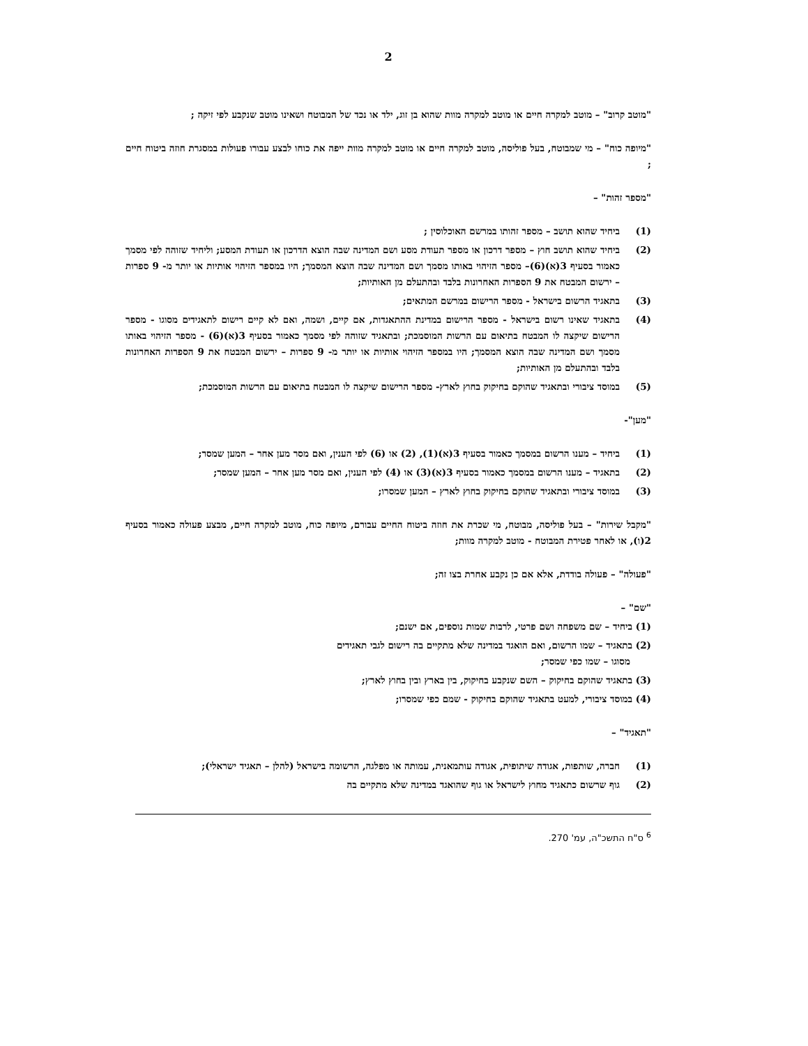2
"מוטב קרוב" – מוטב למקרה חיים או מוטב למקרה מוות שהוא בן זוג, ילד או נכד של המבוטח ושאינו מוטב שנקבע לפי זיקה ;
"מיופה כוח" – מי שמבוטח, בעל פוליסה, מוטב למקרה חיים או מוטב למקרה מוות ייפה את כוחו לבצע עבורו פעולות במסגרת חוזה ביטוח חיים ;
"מספר זהות" –
(1) ביחיד שהוא תושב – מספר זהותו במרשם האוכלוסין ;
(2) ביחיד שהוא תושב חוץ – מספר דרכון או מספר תעודת מסע ושם המדינה שבה הוצא הדרכון או תעודת המסע; וליחיד שזוהה לפי מסמך כאמור בסעיף 3(א)(6)– מספר הזיהוי באותו מסמך ושם המדינה שבה הוצא המסמך; היו במספר הזיהוי אותיות או יותר מ- 9 ספרות – ירשום המבטח את 9 הספרות האחרונות בלבד ובהתעלם מן האותיות;
(3) בתאגיד הרשום בישראל - מספר הרישום במרשם המתאים;
(4) בתאגיד שאינו רשום בישראל - מספר הרישום במדינת ההתאגדות, אם קיים, ושמה, ואם לא קיים רישום לתאגידים מסוגו - מספר הרישום שיקצה לו המבטח בתיאום עם הרשות המוסמכת; ובתאגיד שזוהה לפי מסמך כאמור בסעיף 3(א)(6) - מספר הזיהוי באותו מסמך ושם המדינה שבה הוצא המסמך; היו במספר הזיהוי אותיות או יותר מ- 9 ספרות – ירשום המבטח את 9 הספרות האחרונות בלבד ובהתעלם מן האותיות;
(5) במוסד ציבורי ובתאגיד שהוקם בחיקוק בחוץ לארץ- מספר הרישום שיקצה לו המבטח בתיאום עם הרשות המוסמכת;
"מען"-
(1) ביחיד – מענו הרשום במסמך כאמור בסעיף 3(א)(1), (2) או (6) לפי הענין, ואם מסר מען אחר – המען שמסר;
(2) בתאגיד – מענו הרשום במסמך כאמור בסעיף 3(א)(3) או (4) לפי הענין, ואם מסר מען אחר – המען שמסר;
(3) במוסד ציבורי ובתאגיד שהוקם בחיקוק בחוץ לארץ – המען שמסרו;
"מקבל שירות" – בעל פוליסה, מבוטח, מי שכרת את חוזה ביטוח החיים עבורם, מיופה כוח, מוטב למקרה חיים, מבצע פעולה כאמור בסעיף 2(ו), או לאחר פטירת המבוטח - מוטב למקרה מוות;
"פעולה" – פעולה בודדת, אלא אם כן נקבע אחרת בצו זה;
"שם" –
(1) ביחיד – שם משפחה ושם פרטי, לרבות שמות נוספים, אם ישנם;
(2) בתאגיד – שמו הרשום, ואם הואגד במדינה שלא מתקיים בה רישום לגבי תאגידים
מסוגו – שמו כפי שמסר;
(3) בתאגיד שהוקם בחיקוק – השם שנקבע בחיקוק, בין בארץ ובין בחוץ לארץ;
(4) במוסד ציבורי, למעט בתאגיד שהוקם בחיקוק - שמם כפי שמסרו;
"תאגיד" –
(1) חברה, שותפות, אגודה שיתופית, אגודה עותמאנית, עמותה או מפלגה, הרשומה בישראל (להלן – תאגיד ישראלי);
(2) גוף שרשום כתאגיד מחוץ לישראל או גוף שהואגד במדינה שלא מתקיים בה
<sup>6</sup> ס"ח התשכ"ה, עמ' 270.